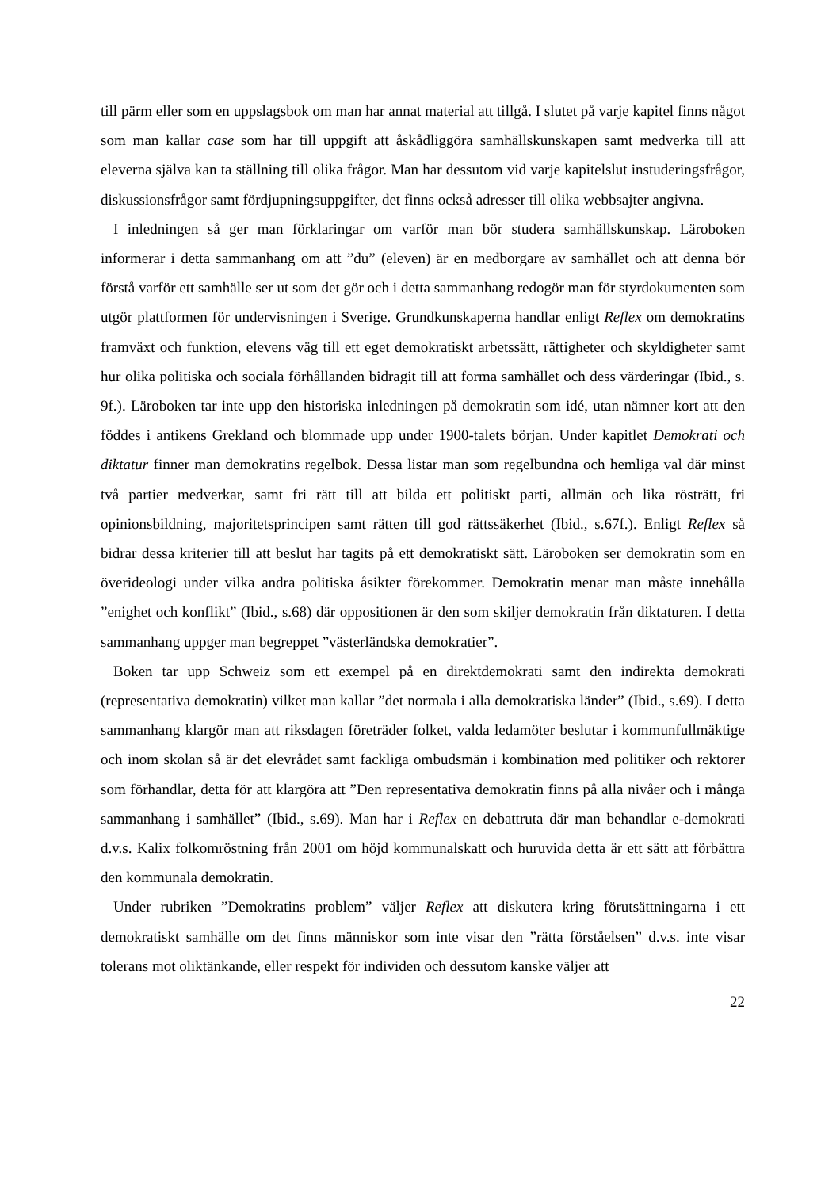till pärm eller som en uppslagsbok om man har annat material att tillgå. I slutet på varje kapitel finns något som man kallar case som har till uppgift att åskådliggöra samhällskunskapen samt medverka till att eleverna själva kan ta ställning till olika frågor. Man har dessutom vid varje kapitelslut instuderingsfrågor, diskussionsfrågor samt fördjupningsuppgifter, det finns också adresser till olika webbsajter angivna.
I inledningen så ger man förklaringar om varför man bör studera samhällskunskap. Läroboken informerar i detta sammanhang om att ”du” (eleven) är en medborgare av samhället och att denna bör förstå varför ett samhälle ser ut som det gör och i detta sammanhang redogör man för styrdokumenten som utgör plattformen för undervisningen i Sverige. Grundkunskaperna handlar enligt Reflex om demokratins framväxt och funktion, elevens väg till ett eget demokratiskt arbetssätt, rättigheter och skyldigheter samt hur olika politiska och sociala förhållanden bidragit till att forma samhället och dess värderingar (Ibid., s. 9f.). Läroboken tar inte upp den historiska inledningen på demokratin som idé, utan nämner kort att den föddes i antikens Grekland och blommade upp under 1900-talets början. Under kapitlet Demokrati och diktatur finner man demokratins regelbok. Dessa listar man som regelbundna och hemliga val där minst två partier medverkar, samt fri rätt till att bilda ett politiskt parti, allmän och lika rösträtt, fri opinionsbildning, majoritetsprincipen samt rätten till god rättssäkerhet (Ibid., s.67f.). Enligt Reflex så bidrar dessa kriterier till att beslut har tagits på ett demokratiskt sätt. Läroboken ser demokratin som en överideologi under vilka andra politiska åsikter förekommer. Demokratin menar man måste innehålla ”enighet och konflikt” (Ibid., s.68) där oppositionen är den som skiljer demokratin från diktaturen. I detta sammanhang uppger man begreppet ”västerländska demokratier”.
Boken tar upp Schweiz som ett exempel på en direktdemokrati samt den indirekta demokrati (representativa demokratin) vilket man kallar ”det normala i alla demokratiska länder” (Ibid., s.69). I detta sammanhang klargör man att riksdagen företräder folket, valda ledamöter beslutar i kommunfullmäktige och inom skolan så är det elevrådet samt fackliga ombudsmän i kombination med politiker och rektorer som förhandlar, detta för att klargöra att ”Den representativa demokratin finns på alla nivåer och i många sammanhang i samhället” (Ibid., s.69). Man har i Reflex en debattruta där man behandlar e-demokrati d.v.s. Kalix folkomröstning från 2001 om höjd kommunalskatt och huruvida detta är ett sätt att förbättra den kommunala demokratin.
Under rubriken ”Demokratins problem” väljer Reflex att diskutera kring förutsättningarna i ett demokratiskt samhälle om det finns människor som inte visar den ”rätta förståelsen” d.v.s. inte visar tolerans mot oliktänkande, eller respekt för individen och dessutom kanske väljer att
22